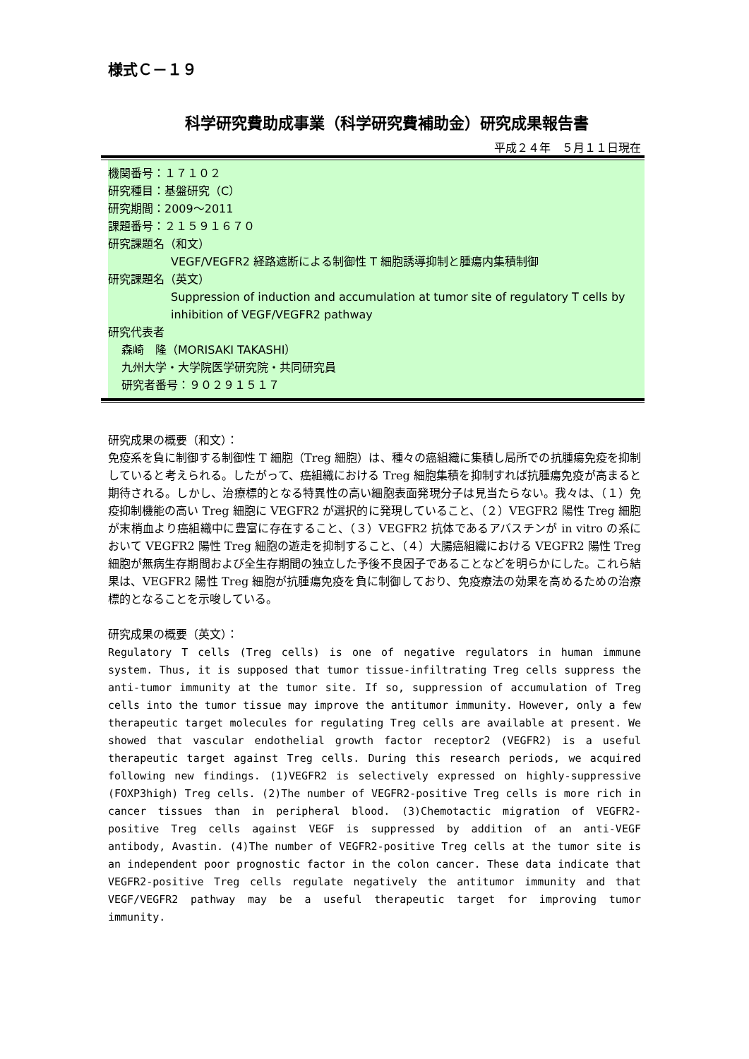様式Ｃ－１９
科学研究費助成事業（科学研究費補助金）研究成果報告書
平成２４年　５月１１日現在
機関番号：１７１０２
研究種目：基盤研究（C）
研究期間：2009～2011
課題番号：２１５９１６７０
研究課題名（和文）
VEGF/VEGFR2 経路遮断による制御性 T 細胞誘導抑制と腫瘍内集積制御
研究課題名（英文）
Suppression of induction and accumulation at tumor site of regulatory T cells by inhibition of VEGF/VEGFR2 pathway
研究代表者
森崎　隆（MORISAKI TAKASHI）
九州大学・大学院医学研究院・共同研究員
研究者番号：９０２９１５１７
研究成果の概要（和文）：
免疫系を負に制御する制御性 T 細胞（Treg 細胞）は、種々の癌組織に集積し局所での抗腫瘍免疫を抑制していると考えられる。したがって、癌組織における Treg 細胞集積を抑制すれば抗腫瘍免疫が高まると期待される。しかし、治療標的となる特異性の高い細胞表面発現分子は見当たらない。我々は、（１）免疫抑制機能の高い Treg 細胞に VEGFR2 が選択的に発現していること、（２）VEGFR2 陽性 Treg 細胞が末梢血より癌組織中に豊富に存在すること、（３）VEGFR2 抗体であるアバスチンが in vitro の系において VEGFR2 陽性 Treg 細胞の遊走を抑制すること、（４）大腸癌組織における VEGFR2 陽性 Treg 細胞が無病生存期間および全生存期間の独立した予後不良因子であることなどを明らかにした。これら結果は、VEGFR2 陽性 Treg 細胞が抗腫瘍免疫を負に制御しており、免疫療法の効果を高めるための治療標的となることを示唆している。
研究成果の概要（英文）：
Regulatory T cells (Treg cells) is one of negative regulators in human immune system. Thus, it is supposed that tumor tissue-infiltrating Treg cells suppress the anti-tumor immunity at the tumor site. If so, suppression of accumulation of Treg cells into the tumor tissue may improve the antitumor immunity. However, only a few therapeutic target molecules for regulating Treg cells are available at present. We showed that vascular endothelial growth factor receptor2 (VEGFR2) is a useful therapeutic target against Treg cells. During this research periods, we acquired following new findings. (1)VEGFR2 is selectively expressed on highly-suppressive (FOXP3high) Treg cells. (2)The number of VEGFR2-positive Treg cells is more rich in cancer tissues than in peripheral blood. (3)Chemotactic migration of VEGFR2-positive Treg cells against VEGF is suppressed by addition of an anti-VEGF antibody, Avastin. (4)The number of VEGFR2-positive Treg cells at the tumor site is an independent poor prognostic factor in the colon cancer. These data indicate that VEGFR2-positive Treg cells regulate negatively the antitumor immunity and that VEGF/VEGFR2 pathway may be a useful therapeutic target for improving tumor immunity.